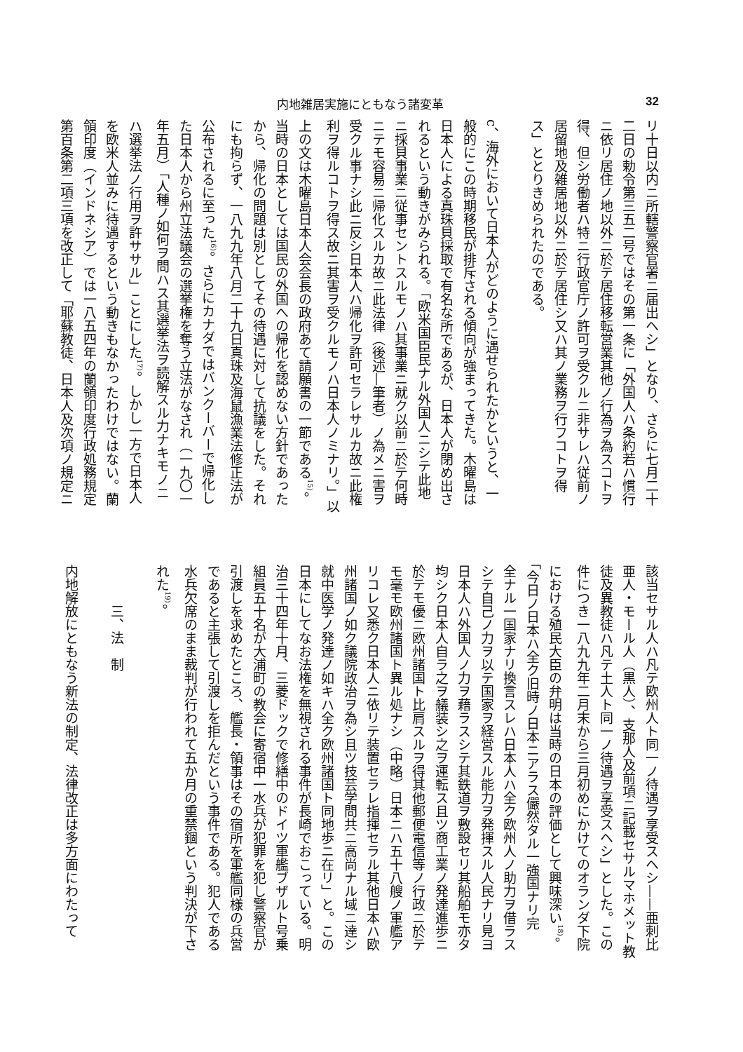内地雑居実施にともなう諸変革 32
リ十日以内ニ所轄警察官署ニ届出ヘシ」となり、さらに七月二十
二日の勅令第三五二号ではその第一条に「外国人ハ条約若ハ慣行
ニ依リ居住ノ地以外ニ於テ居住移転営業其他ノ行為ヲ為スコトヲ
得、但シ労働者ハ特ニ行政官庁ノ許可ヲ受クルニ非サレハ従前ノ
居留地及雑居地以外ニ於テ居住シ又ハ其ノ業務ヲ行フコトヲ得
ス」ととりきめられたのである。
　
c、海外において日本人がどのように遇せられたかというと、一
般的にこの時期移民が排斥される傾向が強まってきた。木曜島は
日本人による真珠貝採取で有名な所であるが、日本人が閉め出さ
れるという動きがみられる。「欧米国臣民ナル外国人ニシテ此地
ニ採貝事業ニ従事セントスルモノハ其事業ニ就ク以前ニ於テ何時
ニテモ容易ニ帰化スルカ故ニ此法律（後述—筆者）ノ為メニ害ヲ
受クル事ナシ此ニ反シ日本人ハ帰化ヲ許可セラレサルカ故ニ此権
利ヲ得ルコトヲ得ス故ニ其害ヲ受クルモノハ日本人ノミナリ。」以
上の文は木曜島日本人会会長の政府あて請願書の一節である<sup>15)</sup>。
当時の日本としては国民の外国への帰化を認めない方針であった
から、帰化の問題は別としてその待遇に対して抗議をした。それ
にも拘らず、一八九九年八月二十九日真珠及海鼠漁業法修正法が
公布されるに至った<sup>16)</sup>。さらにカナダではバンクーバーで帰化し
た日本人から州立法議会の選挙権を奪う立法がなされ（一九〇一
年五月）「人種ノ如何ヲ問ハス其選挙法ヲ読解スル力ナキモノニ
ハ選挙法ノ行用ヲ許ササル」ことにした<sup>17)</sup>。しかし一方で日本人
を欧米人並みに待遇するという動きもなかったわけではない。蘭
領印度（インドネシア）では一八五四年の蘭領印度行政処務規定
第百条第二項三項を改正して「耶蘇教徒、日本人及次項ノ規定ニ
該当セサル人ハ凡テ欧州人ト同一ノ待遇ヲ享受スヘシ——亜刺比
亜人・モール人（黒人）、支那人及前項ニ記載セサルマホメット教
徒及異教徒ハ凡テ土人ト同一ノ待遇ヲ享受スヘシ」とした。この
件につき一八九九年二月末から三月初めにかけてのオランダ下院
における殖民大臣の弁明は当時の日本の評価として興味深い<sup>18)</sup>。
「今日ノ日本ハ全ク旧時ノ日本ニアラス儼然タル一強国ナリ完
全ナル一国家ナリ換言スレハ日本人ハ全ク欧州人ノ助力ヲ借ラス
シテ自己ノ力ヲ以テ国家ヲ経営スル能力ヲ発揮スル人民ナリ見ヨ
日本人ハ外国人ノ力ヲ藉ラスシテ其鉄道ヲ敷設セリ其船舶モ亦タ
均シク日本人自ラ之ヲ艤装シ之ヲ運転ス且ツ商工業ノ発達進歩ニ
於テモ優ニ欧州諸国ト比肩スルヲ得其他郵便電信等ノ行政ニ於テ
モ毫モ欧州諸国ト異ル処ナシ（中略）日本ニハ五十八艘ノ軍艦ア
リコレ又悉ク日本人ニ依リテ装置セラレ指揮セラル其他日本ハ欧
州諸国ノ如ク議院政治ヲ為シ且ツ技芸学問共ニ高尚ナル域ニ達シ
就中医学ノ発達ノ如キハ全ク欧州諸国ト同地歩ニ在リ」と。この
日本にしてなお法権を無視される事件が長崎でおこっている。明
治三十四年十月、三菱ドックで修繕中のドイツ軍艦ブザルト号乗
組員五十名が大浦町の教会に寄宿中一水兵が犯罪を犯し警察官が
引渡しを求めたところ、艦長・領事はその宿所を軍艦同様の兵営
であると主張して引渡しを拒んだという事件である。犯人である
水兵欠席のまま裁判が行われて五か月の重禁錮という判決が下さ
れた<sup>19)</sup>。
　
　　　三、法　制
　
内地解放にともなう新法の制定、法律改正は多方面にわたって